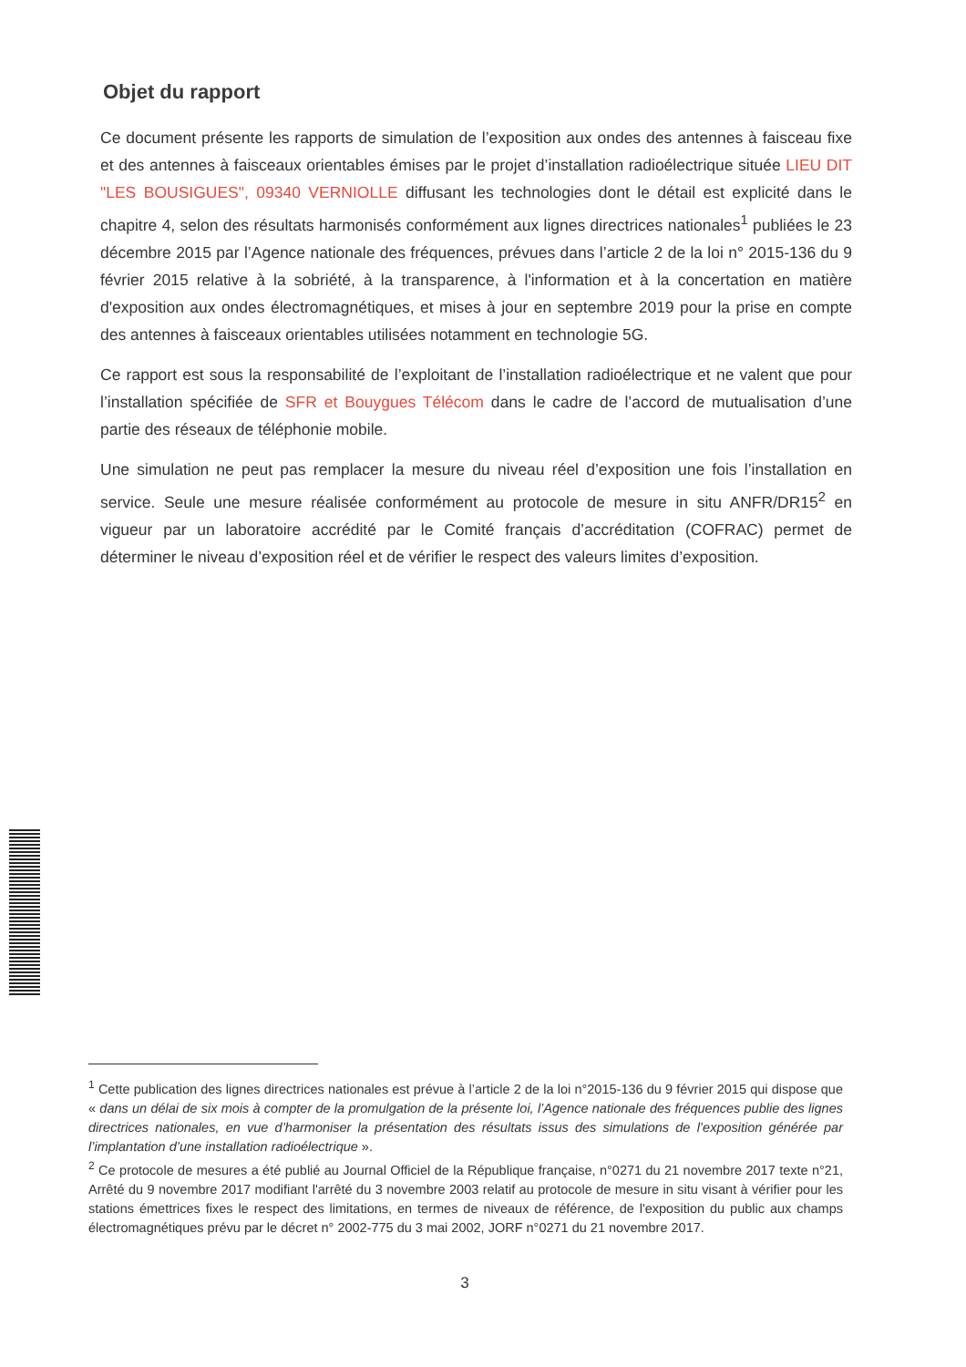Objet du rapport
Ce document présente les rapports de simulation de l’exposition aux ondes des antennes à faisceau fixe et des antennes à faisceaux orientables émises par le projet d’installation radioélectrique située LIEU DIT "LES BOUSIGUES", 09340 VERNIOLLE diffusant les technologies dont le détail est explicité dans le chapitre 4, selon des résultats harmonisés conformément aux lignes directrices nationales<sup>1</sup> publiées le 23 décembre 2015 par l’Agence nationale des fréquences, prévues dans l’article 2 de la loi n° 2015-136 du 9 février 2015 relative à la sobriété, à la transparence, à l'information et à la concertation en matière d'exposition aux ondes électromagnétiques, et mises à jour en septembre 2019 pour la prise en compte des antennes à faisceaux orientables utilisées notamment en technologie 5G.
Ce rapport est sous la responsabilité de l’exploitant de l’installation radioélectrique et ne valent que pour l’installation spécifiée de SFR et Bouygues Télécom dans le cadre de l’accord de mutualisation d’une partie des réseaux de téléphonie mobile.
Une simulation ne peut pas remplacer la mesure du niveau réel d’exposition une fois l’installation en service. Seule une mesure réalisée conformément au protocole de mesure in situ ANFR/DR15<sup>2</sup> en vigueur par un laboratoire accrédité par le Comité français d’accréditation (COFRAC) permet de déterminer le niveau d’exposition réel et de vérifier le respect des valeurs limites d’exposition.
<sup>1</sup> Cette publication des lignes directrices nationales est prévue à l’article 2 de la loi n°2015-136 du 9 février 2015 qui dispose que « dans un délai de six mois à compter de la promulgation de la présente loi, l’Agence nationale des fréquences publie des lignes directrices nationales, en vue d’harmoniser la présentation des résultats issus des simulations de l’exposition générée par l’implantation d’une installation radioélectrique ».
<sup>2</sup> Ce protocole de mesures a été publié au Journal Officiel de la République française, n°0271 du 21 novembre 2017 texte n°21, Arrêté du 9 novembre 2017 modifiant l'arrêté du 3 novembre 2003 relatif au protocole de mesure in situ visant à vérifier pour les stations émettrices fixes le respect des limitations, en termes de niveaux de référence, de l'exposition du public aux champs électromagnétiques prévu par le décret n° 2002-775 du 3 mai 2002, JORF n°0271 du 21 novembre 2017.
3